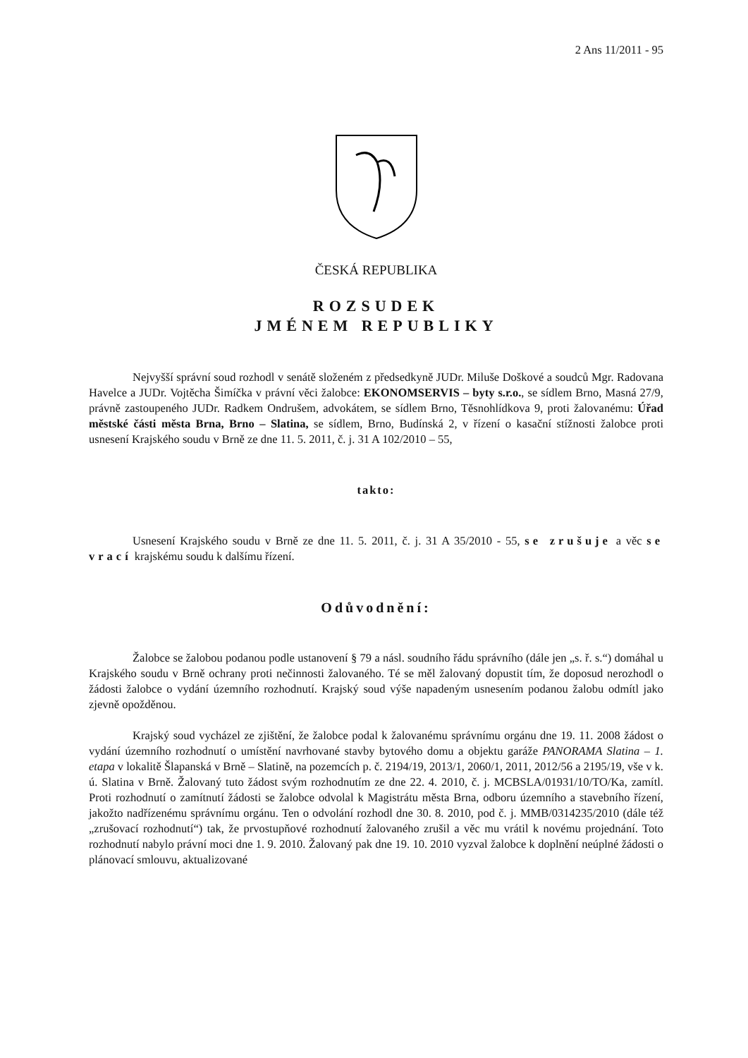2 Ans 11/2011 - 95
ČESKÁ REPUBLIKA
ROZSUDEK
JMÉNEM REPUBLIKY
Nejvyšší správní soud rozhodl v senátě složeném z předsedkyně JUDr. Miluše Doškové a soudců Mgr. Radovana Havelce a JUDr. Vojtěcha Šimíčka v právní věci žalobce: EKONOMSERVIS – byty s.r.o., se sídlem Brno, Masná 27/9, právně zastoupeného JUDr. Radkem Ondrušem, advokátem, se sídlem Brno, Těsnohlídkova 9, proti žalovanému: Úřad městské části města Brna, Brno – Slatina, se sídlem, Brno, Budínská 2, v řízení o kasační stížnosti žalobce proti usnesení Krajského soudu v Brně ze dne 11. 5. 2011, č. j. 31 A 102/2010 – 55,
takto:
Usnesení Krajského soudu v Brně ze dne 11. 5. 2011, č. j. 31 A 35/2010 - 55, se zrušuje a věc se vrací krajskému soudu k dalšímu řízení.
Odůvodnění:
Žalobce se žalobou podanou podle ustanovení § 79 a násl. soudního řádu správního (dále jen „s. ř. s.“) domáhal u Krajského soudu v Brně ochrany proti nečinnosti žalovaného. Té se měl žalovaný dopustit tím, že doposud nerozhodl o žádosti žalobce o vydání územního rozhodnutí. Krajský soud výše napadeným usnesením podanou žalobu odmítl jako zjevně opožděnou.
Krajský soud vycházel ze zjištění, že žalobce podal k žalovanému správnímu orgánu dne 19. 11. 2008 žádost o vydání územního rozhodnutí o umístění navrhované stavby bytového domu a objektu garáže PANORAMA Slatina – 1. etapa v lokalitě Šlapanská v Brně – Slatině, na pozemcích p. č. 2194/19, 2013/1, 2060/1, 2011, 2012/56 a 2195/19, vše v k. ú. Slatina v Brně. Žalovaný tuto žádost svým rozhodnutím ze dne 22. 4. 2010, č. j. MCBSLA/01931/10/TO/Ka, zamítl. Proti rozhodnutí o zamítnutí žádosti se žalobce odvolal k Magistrátu města Brna, odboru územního a stavebního řízení, jakožto nadřízenému správnímu orgánu. Ten o odvolání rozhodl dne 30. 8. 2010, pod č. j. MMB/0314235/2010 (dále též „zrušovací rozhodnutí“) tak, že prvostupňové rozhodnutí žalovaného zrušil a věc mu vrátil k novému projednání. Toto rozhodnutí nabylo právní moci dne 1. 9. 2010. Žalovaný pak dne 19. 10. 2010 vyzval žalobce k doplnění neúplné žádosti o plánovací smlouvu, aktualizované